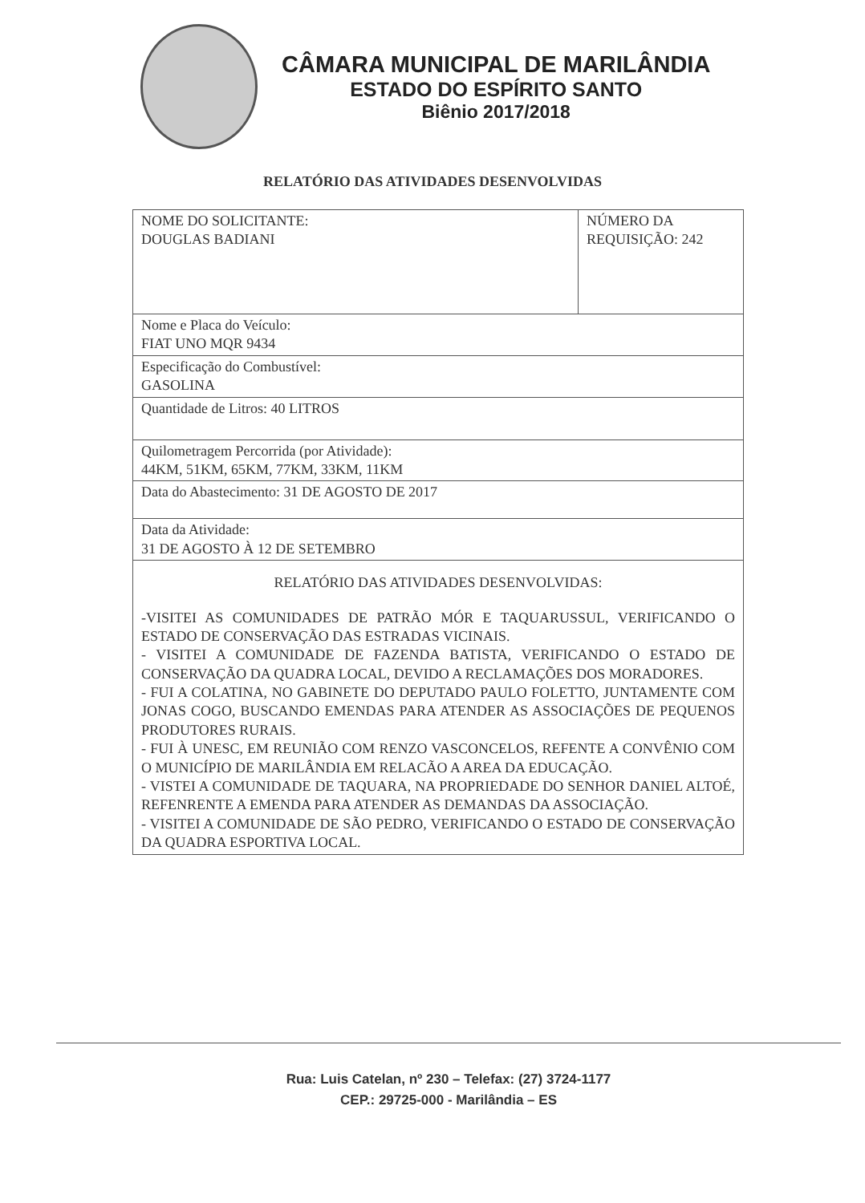CÂMARA MUNICIPAL DE MARILÂNDIA
ESTADO DO ESPÍRITO SANTO
Biênio 2017/2018
RELATÓRIO DAS ATIVIDADES DESENVOLVIDAS
| NOME DO SOLICITANTE: DOUGLAS BADIANI | NÚMERO DA REQUISIÇÃO: 242 |
| Nome e Placa do Veículo: FIAT UNO MQR 9434 | |
| Especificação do Combustível: GASOLINA | |
| Quantidade de Litros: 40 LITROS | |
| Quilometragem Percorrida (por Atividade): 44KM, 51KM, 65KM, 77KM, 33KM, 11KM | |
| Data do Abastecimento: 31 DE AGOSTO DE 2017 | |
| Data da Atividade: 31 DE AGOSTO À 12 DE SETEMBRO | |
| RELATÓRIO DAS ATIVIDADES DESENVOLVIDAS: -VISITEI AS COMUNIDADES DE PATRÃO MÓR E TAQUARUSSUL, VERIFICANDO O ESTADO DE CONSERVAÇÃO DAS ESTRADAS VICINAIS. - VISITEI A COMUNIDADE DE FAZENDA BATISTA, VERIFICANDO O ESTADO DE CONSERVAÇÃO DA QUADRA LOCAL, DEVIDO A RECLAMAÇÕES DOS MORADORES. - FUI A COLATINA, NO GABINETE DO DEPUTADO PAULO FOLETTO, JUNTAMENTE COM JONAS COGO, BUSCANDO EMENDAS PARA ATENDER AS ASSOCIAÇÕES DE PEQUENOS PRODUTORES RURAIS. - FUI À UNESC, EM REUNIÃO COM RENZO VASCONCELOS, REFENTE A CONVÊNIO COM O MUNICÍPIO DE MARILÂNDIA EM RELACÃO A AREA DA EDUCAÇÃO. - VISTEI A COMUNIDADE DE TAQUARA, NA PROPRIEDADE DO SENHOR DANIEL ALTOÉ, REFENRENTE A EMENDA PARA ATENDER AS DEMANDAS DA ASSOCIAÇÃO. - VISITEI A COMUNIDADE DE SÃO PEDRO, VERIFICANDO O ESTADO DE CONSERVAÇÃO DA QUADRA ESPORTIVA LOCAL. | |
Rua: Luis Catelan, nº 230 – Telefax: (27) 3724-1177
CEP.: 29725-000 - Marilândia – ES